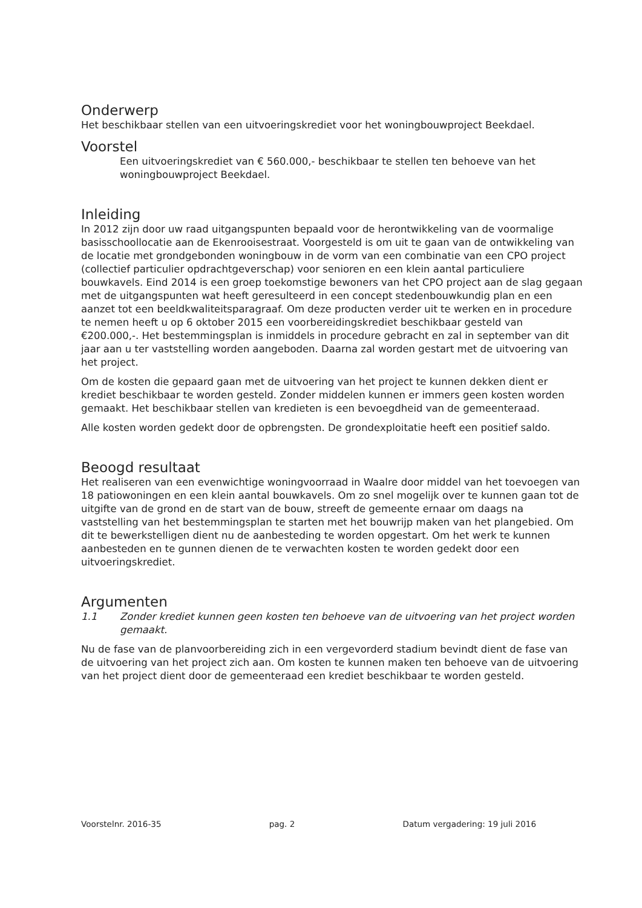Onderwerp
Het beschikbaar stellen van een uitvoeringskrediet voor het woningbouwproject Beekdael.
Voorstel
Een uitvoeringskrediet van € 560.000,- beschikbaar te stellen ten behoeve van het woningbouwproject Beekdael.
Inleiding
In 2012 zijn door uw raad uitgangspunten bepaald voor de herontwikkeling van de voormalige basisschoollocatie aan de Ekenrooisestraat. Voorgesteld is om uit te gaan van de ontwikkeling van de locatie met grondgebonden woningbouw in de vorm van een combinatie van een CPO project (collectief particulier opdrachtgeverschap) voor senioren en een klein aantal particuliere bouwkavels. Eind 2014 is een groep toekomstige bewoners van het CPO project aan de slag gegaan met de uitgangspunten wat heeft geresulteerd in een concept stedenbouwkundig plan en een aanzet tot een beeldkwaliteitsparagraaf. Om deze producten verder uit te werken en in procedure te nemen heeft u op 6 oktober 2015 een voorbereidingskrediet beschikbaar gesteld van €200.000,-. Het bestemmingsplan is inmiddels in procedure gebracht en zal in september van dit jaar aan u ter vaststelling worden aangeboden. Daarna zal worden gestart met de uitvoering van het project.
Om de kosten die gepaard gaan met de uitvoering van het project te kunnen dekken dient er krediet beschikbaar te worden gesteld. Zonder middelen kunnen er immers geen kosten worden gemaakt. Het beschikbaar stellen van kredieten is een bevoegdheid van de gemeenteraad.
Alle kosten worden gedekt door de opbrengsten. De grondexploitatie heeft een positief saldo.
Beoogd resultaat
Het realiseren van een evenwichtige woningvoorraad in Waalre door middel van het toevoegen van 18 patiowoningen en een klein aantal bouwkavels. Om zo snel mogelijk over te kunnen gaan tot de uitgifte van de grond en de start van de bouw, streeft de gemeente ernaar om daags na vaststelling van het bestemmingsplan te starten met het bouwrijp maken van het plangebied. Om dit te bewerkstelligen dient nu de aanbesteding te worden opgestart. Om het werk te kunnen aanbesteden en te gunnen dienen de te verwachten kosten te worden gedekt door een uitvoeringskrediet.
Argumenten
1.1 Zonder krediet kunnen geen kosten ten behoeve van de uitvoering van het project worden gemaakt.
Nu de fase van de planvoorbereiding zich in een vergevorderd stadium bevindt dient de fase van de uitvoering van het project zich aan. Om kosten te kunnen maken ten behoeve van de uitvoering van het project dient door de gemeenteraad een krediet beschikbaar te worden gesteld.
Voorstelnr. 2016-35 pag. 2 Datum vergadering: 19 juli 2016